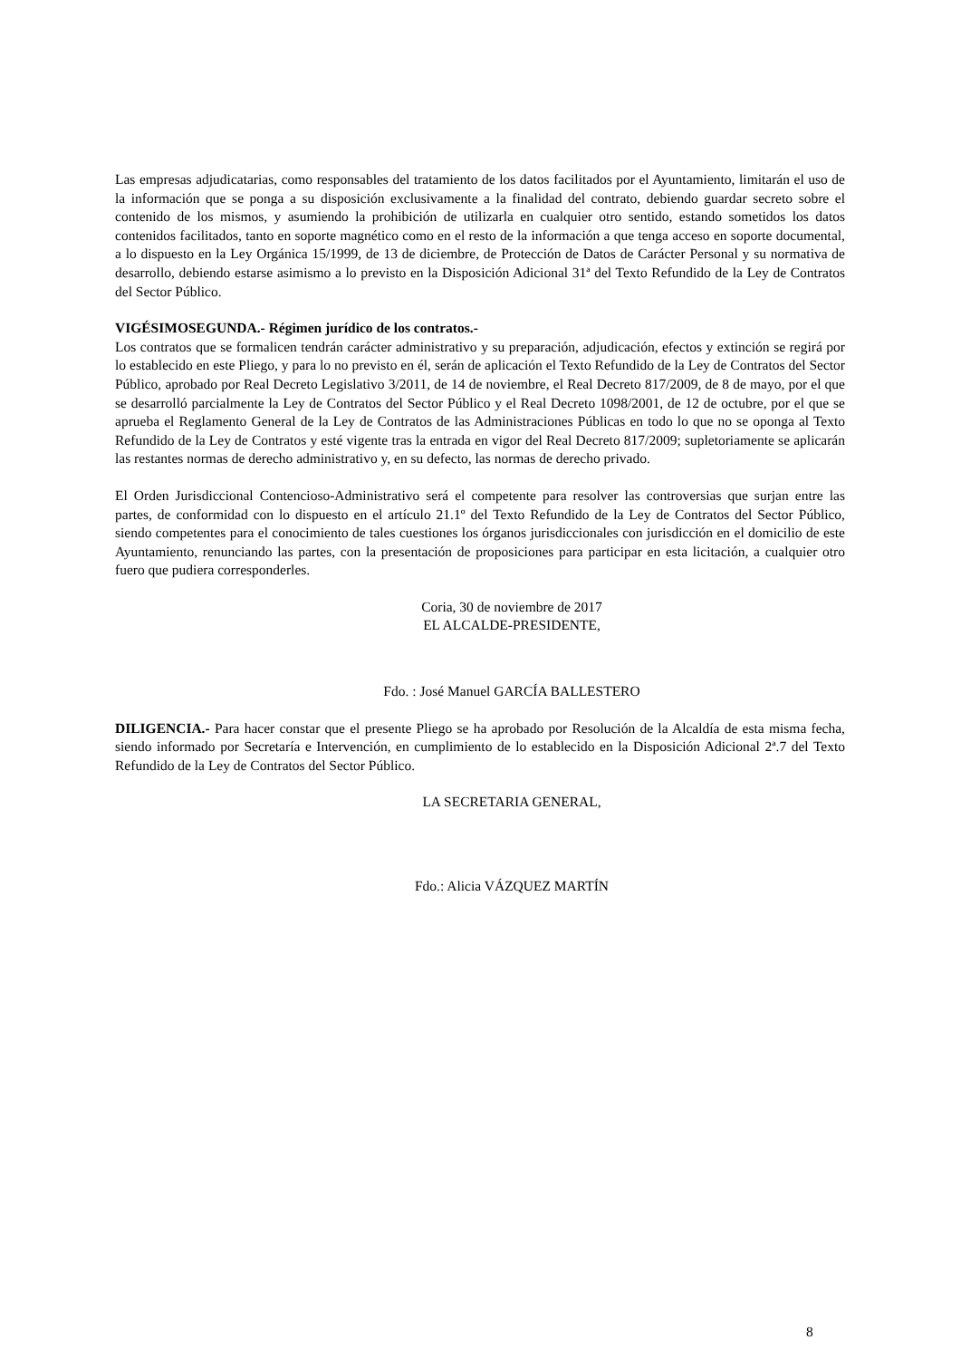Las empresas adjudicatarias, como responsables del tratamiento de los datos facilitados por el Ayuntamiento, limitarán el uso de la información que se ponga a su disposición exclusivamente a la finalidad del contrato, debiendo guardar secreto sobre el contenido de los mismos, y asumiendo la prohibición de utilizarla en cualquier otro sentido, estando sometidos los datos contenidos facilitados, tanto en soporte magnético como en el resto de la información a que tenga acceso en soporte documental, a lo dispuesto en la Ley Orgánica 15/1999, de 13 de diciembre, de Protección de Datos de Carácter Personal y su normativa de desarrollo, debiendo estarse asimismo a lo previsto en la Disposición Adicional 31ª del Texto Refundido de la Ley de Contratos del Sector Público.
VIGÉSIMOSEGUNDA.- Régimen jurídico de los contratos.-
Los contratos que se formalicen tendrán carácter administrativo y su preparación, adjudicación, efectos y extinción se regirá por lo establecido en este Pliego, y para lo no previsto en él, serán de aplicación el Texto Refundido de la Ley de Contratos del Sector Público, aprobado por Real Decreto Legislativo 3/2011, de 14 de noviembre, el Real Decreto 817/2009, de 8 de mayo, por el que se desarrolló parcialmente la Ley de Contratos del Sector Público y el Real Decreto 1098/2001, de 12 de octubre, por el que se aprueba el Reglamento General de la Ley de Contratos de las Administraciones Públicas en todo lo que no se oponga al Texto Refundido de la Ley de Contratos y esté vigente tras la entrada en vigor del Real Decreto 817/2009; supletoriamente se aplicarán las restantes normas de derecho administrativo y, en su defecto, las normas de derecho privado.
El Orden Jurisdiccional Contencioso-Administrativo será el competente para resolver las controversias que surjan entre las partes, de conformidad con lo dispuesto en el artículo 21.1º del Texto Refundido de la Ley de Contratos del Sector Público, siendo competentes para el conocimiento de tales cuestiones los órganos jurisdiccionales con jurisdicción en el domicilio de este Ayuntamiento, renunciando las partes, con la presentación de proposiciones para participar en esta licitación, a cualquier otro fuero que pudiera corresponderles.
Coria, 30 de noviembre de 2017
EL ALCALDE-PRESIDENTE,
Fdo. : José Manuel GARCÍA BALLESTERO
DILIGENCIA.- Para hacer constar que el presente Pliego se ha aprobado por Resolución de la Alcaldía de esta misma fecha, siendo informado por Secretaría e Intervención, en cumplimiento de lo establecido en la Disposición Adicional 2ª.7 del Texto Refundido de la Ley de Contratos del Sector Público.
LA SECRETARIA GENERAL,
Fdo.: Alicia VÁZQUEZ MARTÍN
8